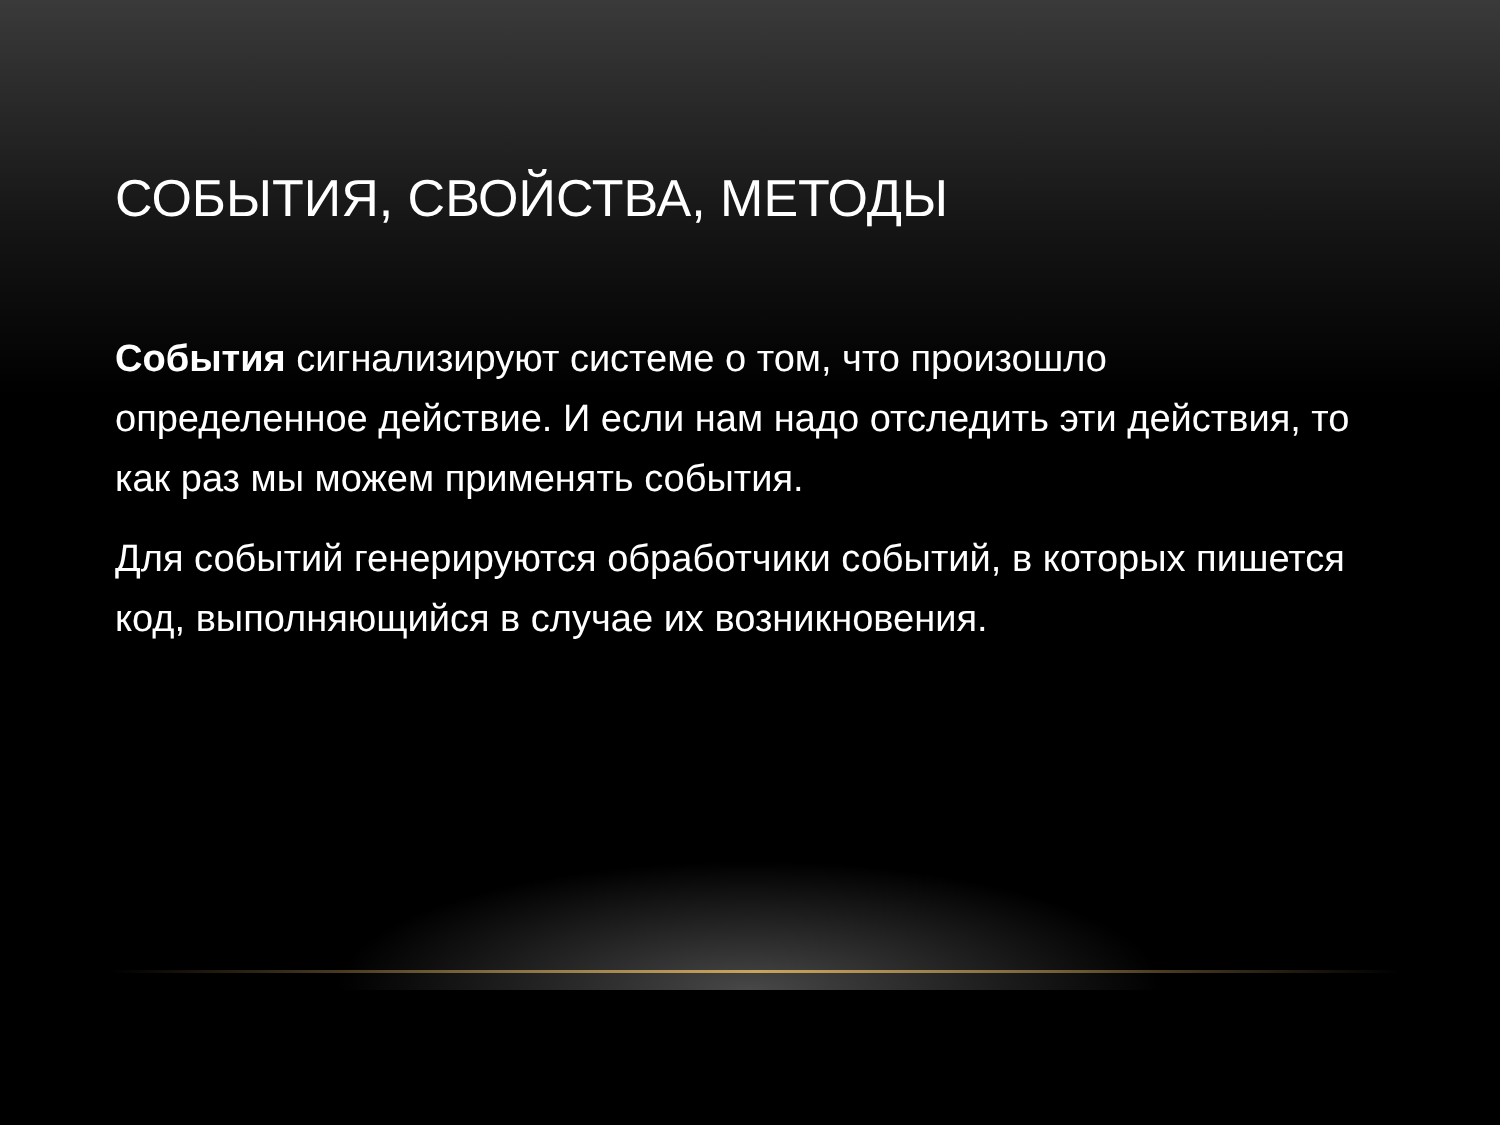СОБЫТИЯ, СВОЙСТВА, МЕТОДЫ
События сигнализируют системе о том, что произошло определенное действие. И если нам надо отследить эти действия, то как раз мы можем применять события.
Для событий генерируются обработчики событий, в которых пишется код, выполняющийся в случае их возникновения.